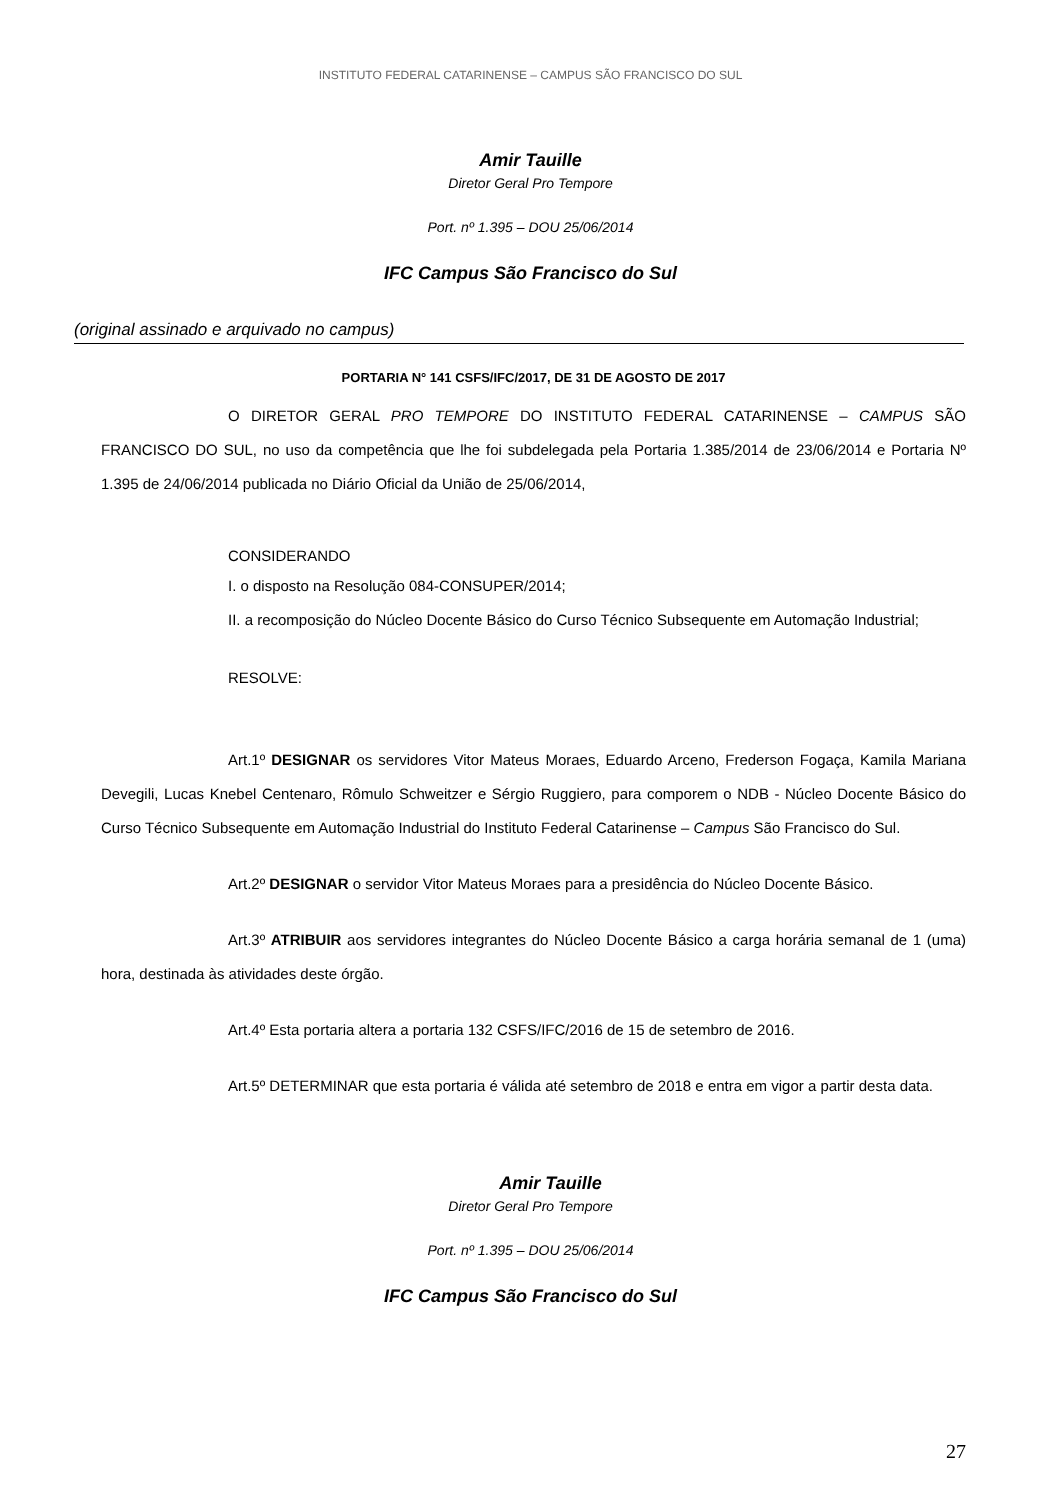INSTITUTO FEDERAL CATARINENSE – CAMPUS SÃO FRANCISCO DO SUL
Amir Tauille
Diretor Geral Pro Tempore
Port. nº 1.395 – DOU 25/06/2014
IFC Campus São Francisco do Sul
(original assinado e arquivado no campus)
PORTARIA N° 141 CSFS/IFC/2017, DE 31 DE AGOSTO DE 2017
O DIRETOR GERAL PRO TEMPORE DO INSTITUTO FEDERAL CATARINENSE – CAMPUS SÃO FRANCISCO DO SUL, no uso da competência que lhe foi subdelegada pela Portaria 1.385/2014 de 23/06/2014 e Portaria Nº 1.395 de 24/06/2014 publicada no Diário Oficial da União de 25/06/2014,
CONSIDERANDO
I. o disposto na Resolução 084-CONSUPER/2014;
II. a recomposição do Núcleo Docente Básico do Curso Técnico Subsequente em Automação Industrial;
RESOLVE:
Art.1º DESIGNAR os servidores Vitor Mateus Moraes, Eduardo Arceno, Frederson Fogaça, Kamila Mariana Devegili, Lucas Knebel Centenaro, Rômulo Schweitzer e Sérgio Ruggiero, para comporem o NDB - Núcleo Docente Básico do Curso Técnico Subsequente em Automação Industrial do Instituto Federal Catarinense – Campus São Francisco do Sul.
Art.2º DESIGNAR o servidor Vitor Mateus Moraes para a presidência do Núcleo Docente Básico.
Art.3º ATRIBUIR aos servidores integrantes do Núcleo Docente Básico a carga horária semanal de 1 (uma) hora, destinada às atividades deste órgão.
Art.4º Esta portaria altera a portaria 132 CSFS/IFC/2016 de 15 de setembro de 2016.
Art.5º DETERMINAR que esta portaria é válida até setembro de 2018 e entra em vigor a partir desta data.
Amir Tauille
Diretor Geral Pro Tempore
Port. nº 1.395 – DOU 25/06/2014
IFC Campus São Francisco do Sul
27